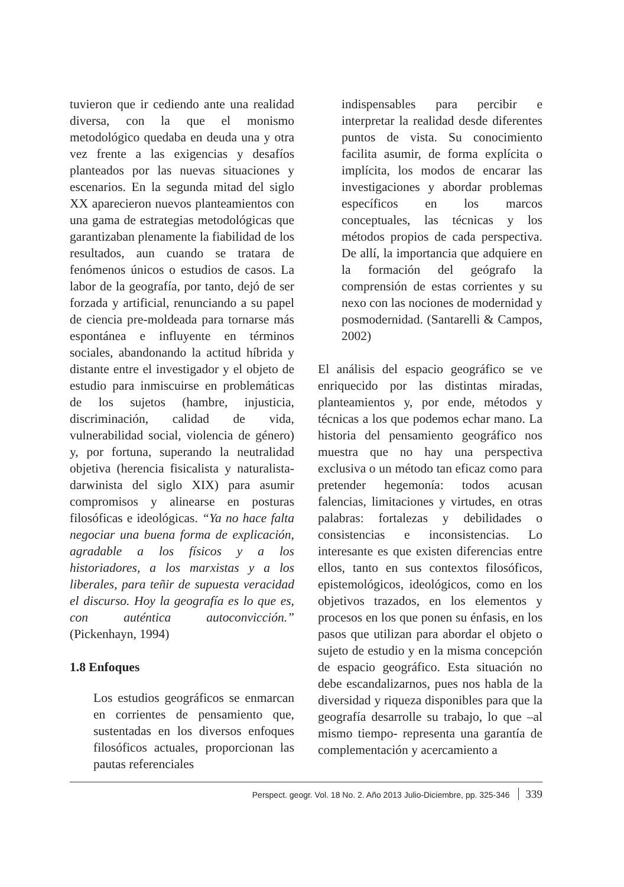tuvieron que ir cediendo ante una realidad diversa, con la que el monismo metodológico quedaba en deuda una y otra vez frente a las exigencias y desafíos planteados por las nuevas situaciones y escenarios. En la segunda mitad del siglo XX aparecieron nuevos planteamientos con una gama de estrategias metodológicas que garantizaban plenamente la fiabilidad de los resultados, aun cuando se tratara de fenómenos únicos o estudios de casos. La labor de la geografía, por tanto, dejó de ser forzada y artificial, renunciando a su papel de ciencia pre-moldeada para tornarse más espontánea e influyente en términos sociales, abandonando la actitud híbrida y distante entre el investigador y el objeto de estudio para inmiscuirse en problemáticas de los sujetos (hambre, injusticia, discriminación, calidad de vida, vulnerabilidad social, violencia de género) y, por fortuna, superando la neutralidad objetiva (herencia fisicalista y naturalista-darwinista del siglo XIX) para asumir compromisos y alinearse en posturas filosóficas e ideológicas. “Ya no hace falta negociar una buena forma de explicación, agradable a los físicos y a los historiadores, a los marxistas y a los liberales, para teñir de supuesta veracidad el discurso. Hoy la geografía es lo que es, con auténtica autoconvicción.” (Pickenhayn, 1994)
1.8 Enfoques
Los estudios geográficos se enmarcan en corrientes de pensamiento que, sustentadas en los diversos enfoques filosóficos actuales, proporcionan las pautas referenciales
indispensables para percibir e interpretar la realidad desde diferentes puntos de vista. Su conocimiento facilita asumir, de forma explícita o implícita, los modos de encarar las investigaciones y abordar problemas específicos en los marcos conceptuales, las técnicas y los métodos propios de cada perspectiva. De allí, la importancia que adquiere en la formación del geógrafo la comprensión de estas corrientes y su nexo con las nociones de modernidad y posmodernidad. (Santarelli & Campos, 2002)
El análisis del espacio geográfico se ve enriquecido por las distintas miradas, planteamientos y, por ende, métodos y técnicas a los que podemos echar mano. La historia del pensamiento geográfico nos muestra que no hay una perspectiva exclusiva o un método tan eficaz como para pretender hegemonía: todos acusan falencias, limitaciones y virtudes, en otras palabras: fortalezas y debilidades o consistencias e inconsistencias. Lo interesante es que existen diferencias entre ellos, tanto en sus contextos filosóficos, epistemológicos, ideológicos, como en los objetivos trazados, en los elementos y procesos en los que ponen su énfasis, en los pasos que utilizan para abordar el objeto o sujeto de estudio y en la misma concepción de espacio geográfico. Esta situación no debe escandalizarnos, pues nos habla de la diversidad y riqueza disponibles para que la geografía desarrolle su trabajo, lo que –al mismo tiempo- representa una garantía de complementación y acercamiento a
Perspect. geogr. Vol. 18 No. 2. Año 2013 Julio-Diciembre, pp. 325-346 339